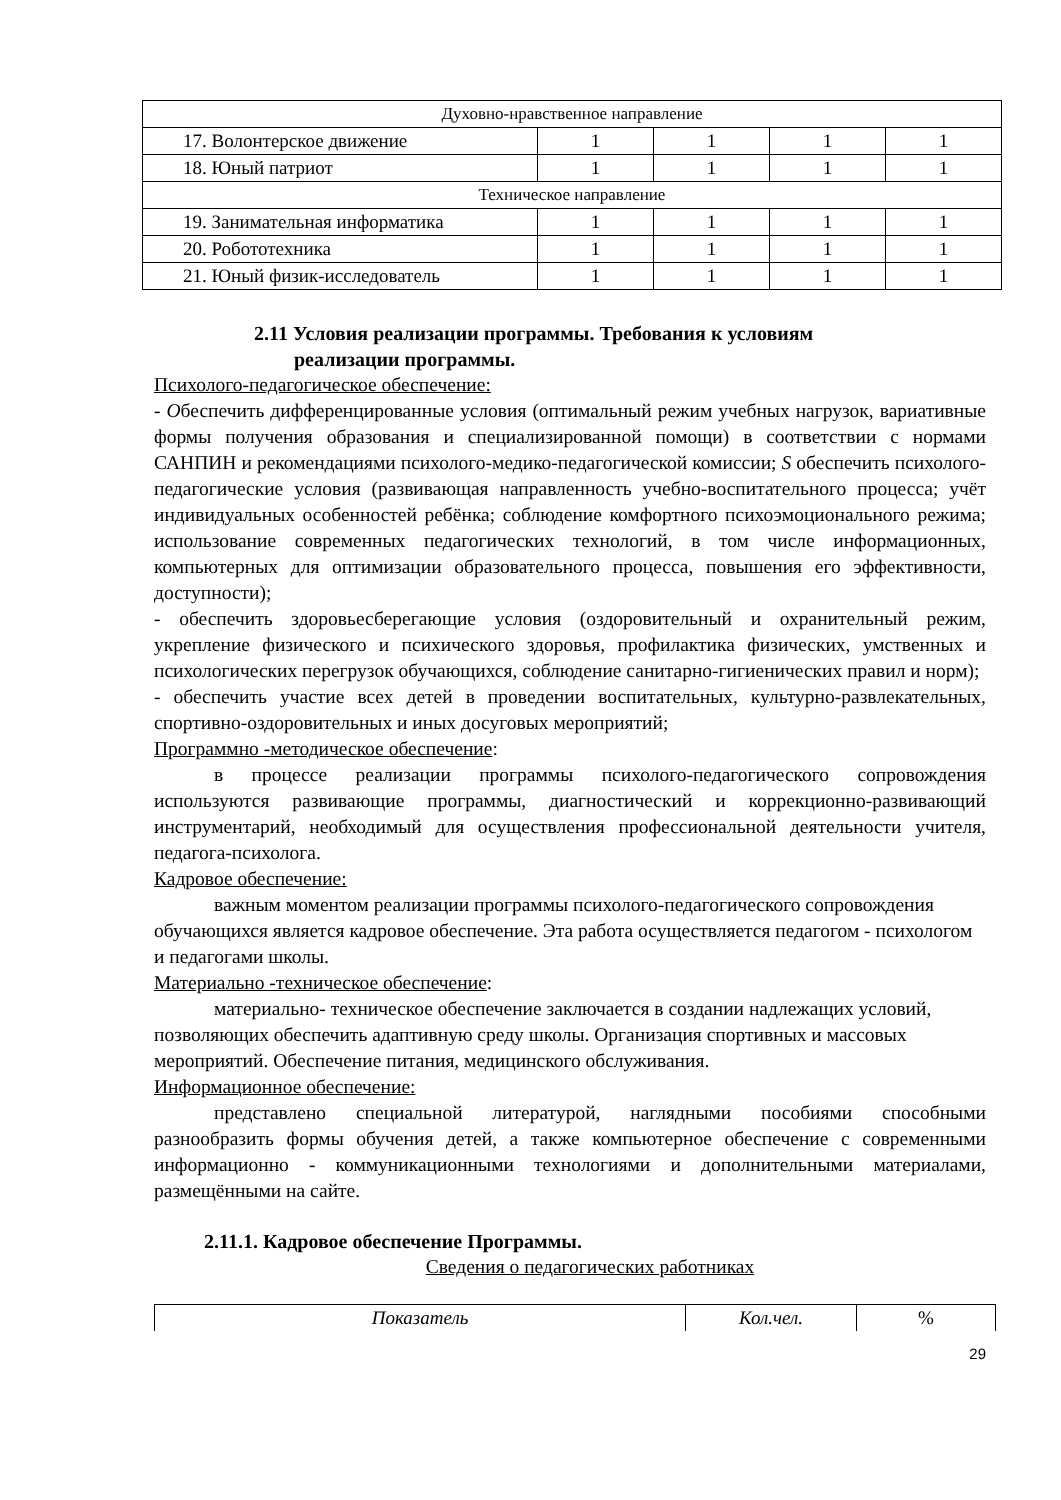| Духовно-нравственное направление | | | | |
| 17. Волонтерское движение | 1 | 1 | 1 | 1 |
| 18. Юный патриот | 1 | 1 | 1 | 1 |
| Техническое направление | | | | |
| 19. Занимательная информатика | 1 | 1 | 1 | 1 |
| 20. Робототехника | 1 | 1 | 1 | 1 |
| 21. Юный физик-исследователь | 1 | 1 | 1 | 1 |
2.11 Условия реализации программы. Требования к условиям
реализации программы.
Психолого-педагогическое обеспечение:
- Обеспечить дифференцированные условия (оптимальный режим учебных нагрузок, вариативные формы получения образования и специализированной помощи) в соответствии с нормами САНПИН и рекомендациями психолого-медико-педагогической комиссии; S обеспечить психолого-педагогические условия (развивающая направленность учебно-воспитательного процесса; учёт индивидуальных особенностей ребёнка; соблюдение комфортного психоэмоционального режима; использование современных педагогических технологий, в том числе информационных, компьютерных для оптимизации образовательного процесса, повышения его эффективности, доступности);
- обеспечить здоровьесберегающие условия (оздоровительный и охранительный режим, укрепление физического и психического здоровья, профилактика физических, умственных и психологических перегрузок обучающихся, соблюдение санитарно-гигиенических правил и норм);
- обеспечить участие всех детей в проведении воспитательных, культурно-развлекательных, спортивно-оздоровительных и иных досуговых мероприятий;
Программно -методическое обеспечение:
в процессе реализации программы психолого-педагогического сопровождения используются развивающие программы, диагностический и коррекционно-развивающий инструментарий, необходимый для осуществления профессиональной деятельности учителя, педагога-психолога.
Кадровое обеспечение:
важным моментом реализации программы психолого-педагогического сопровождения обучающихся является кадровое обеспечение. Эта работа осуществляется педагогом - психологом и педагогами школы.
Материально -техническое обеспечение:
материально- техническое обеспечение заключается в создании надлежащих условий, позволяющих обеспечить адаптивную среду школы. Организация спортивных и массовых мероприятий. Обеспечение питания, медицинского обслуживания.
Информационное обеспечение:
представлено специальной литературой, наглядными пособиями способными разнообразить формы обучения детей, а также компьютерное обеспечение с современными информационно - коммуникационными технологиями и дополнительными материалами, размещёнными на сайте.
2.11.1. Кадровое обеспечение Программы.
Сведения о педагогических работниках
| Показатель | Кол.чел. | % |
29